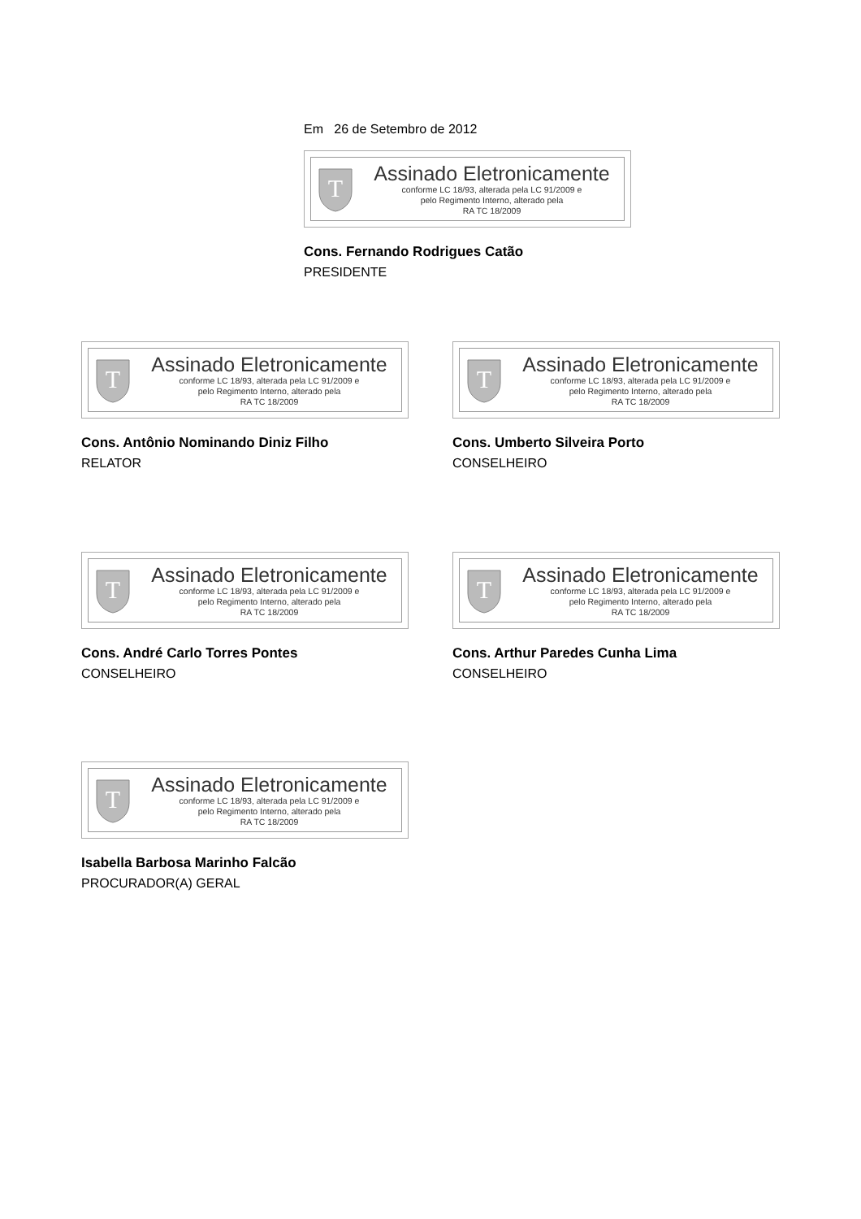Em 26 de Setembro de 2012
T
Assinado Eletronicamente
conforme LC 18/93, alterada pela LC 91/2009 e
pelo Regimento Interno, alterado pela
RA TC 18/2009
Cons. Fernando Rodrigues Catão
PRESIDENTE
T
Assinado Eletronicamente
conforme LC 18/93, alterada pela LC 91/2009 e
pelo Regimento Interno, alterado pela
RA TC 18/2009
Cons. Antônio Nominando Diniz Filho
RELATOR
T
Assinado Eletronicamente
conforme LC 18/93, alterada pela LC 91/2009 e
pelo Regimento Interno, alterado pela
RA TC 18/2009
Cons. Umberto Silveira Porto
CONSELHEIRO
T
Assinado Eletronicamente
conforme LC 18/93, alterada pela LC 91/2009 e
pelo Regimento Interno, alterado pela
RA TC 18/2009
Cons. André Carlo Torres Pontes
CONSELHEIRO
T
Assinado Eletronicamente
conforme LC 18/93, alterada pela LC 91/2009 e
pelo Regimento Interno, alterado pela
RA TC 18/2009
Cons. Arthur Paredes Cunha Lima
CONSELHEIRO
T
Assinado Eletronicamente
conforme LC 18/93, alterada pela LC 91/2009 e
pelo Regimento Interno, alterado pela
RA TC 18/2009
Isabella Barbosa Marinho Falcão
PROCURADOR(A) GERAL